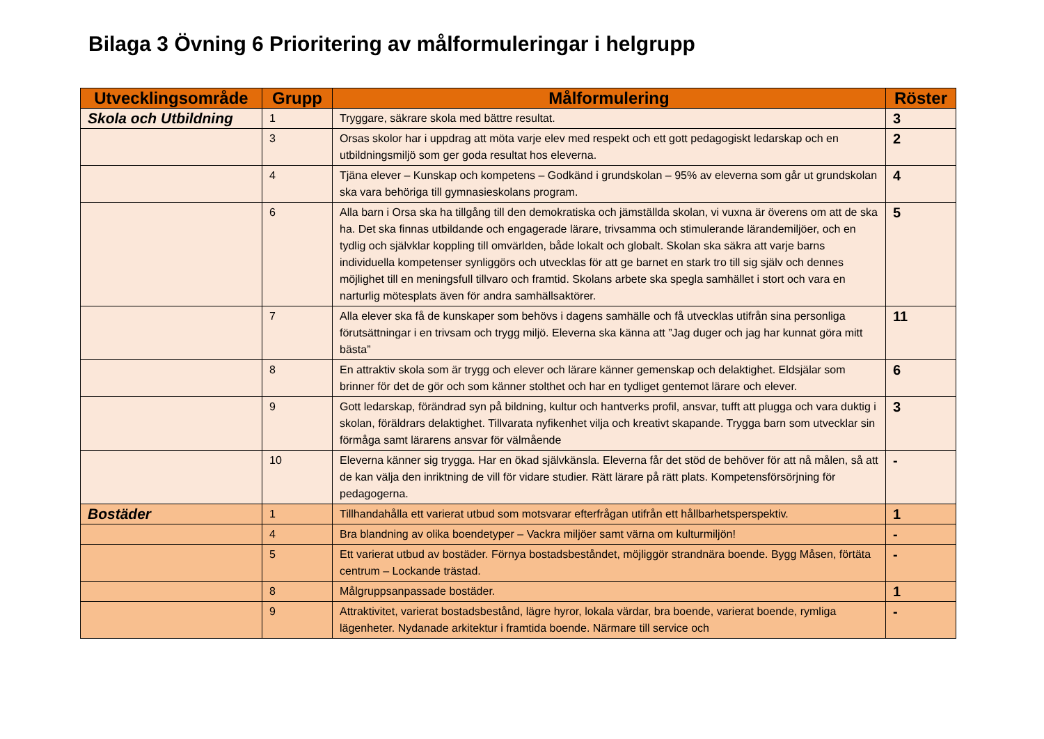Bilaga 3 Övning 6 Prioritering av målformuleringar i helgrupp
| Utvecklingsområde | Grupp | Målformulering | Röster |
| --- | --- | --- | --- |
| Skola och Utbildning | 1 | Tryggare, säkrare skola med bättre resultat. | 3 |
| | 3 | Orsas skolor har i uppdrag att möta varje elev med respekt och ett gott pedagogiskt ledarskap och en utbildningsmiljö som ger goda resultat hos eleverna. | 2 |
| | 4 | Tjäna elever – Kunskap och kompetens – Godkänd i grundskolan – 95% av eleverna som går ut grundskolan ska vara behöriga till gymnasieskolans program. | 4 |
| | 6 | Alla barn i Orsa ska ha tillgång till den demokratiska och jämställda skolan, vi vuxna är överens om att de ska ha. Det ska finnas utbildande och engagerade lärare, trivsamma och stimulerande lärandemiljöer, och en tydlig och självklar koppling till omvärlden, både lokalt och globalt. Skolan ska säkra att varje barns individuella kompetenser synliggörs och utvecklas för att ge barnet en stark tro till sig själv och dennes möjlighet till en meningsfull tillvaro och framtid. Skolans arbete ska spegla samhället i stort och vara en narturlig mötesplats även för andra samhällsaktörer. | 5 |
| | 7 | Alla elever ska få de kunskaper som behövs i dagens samhälle och få utvecklas utifrån sina personliga förutsättningar i en trivsam och trygg miljö. Eleverna ska känna att ”Jag duger och jag har kunnat göra mitt bästa” | 11 |
| | 8 | En attraktiv skola som är trygg och elever och lärare känner gemenskap och delaktighet. Eldsjälar som brinner för det de gör och som känner stolthet och har en tydliget gentemot lärare och elever. | 6 |
| | 9 | Gott ledarskap, förändrad syn på bildning, kultur och hantverks profil, ansvar, tufft att plugga och vara duktig i skolan, föräldrars delaktighet. Tillvarata nyfikenhet vilja och kreativt skapande. Trygga barn som utvecklar sin förmåga samt lärarens ansvar för välmående | 3 |
| | 10 | Eleverna känner sig trygga. Har en ökad självkänsla. Eleverna får det stöd de behöver för att nå målen, så att de kan välja den inriktning de vill för vidare studier. Rätt lärare på rätt plats. Kompetensförsörjning för pedagogerna. | - |
| Bostäder | 1 | Tillhandahålla ett varierat utbud som motsvarar efterfrågan utifrån ett hållbarhetsperspektiv. | 1 |
| | 4 | Bra blandning av olika boendetyper – Vackra miljöer samt värna om kulturmiljön! | - |
| | 5 | Ett varierat utbud av bostäder. Förnya bostadsbeståndet, möjliggör strandnära boende. Bygg Måsen, förtäta centrum – Lockande trästad. | - |
| | 8 | Målgruppsanpassade bostäder. | 1 |
| | 9 | Attraktivitet, varierat bostadsbestånd, lägre hyror, lokala värdar, bra boende, varierat boende, rymliga lägenheter. Nydanade arkitektur i framtida boende. Närmare till service och | - |